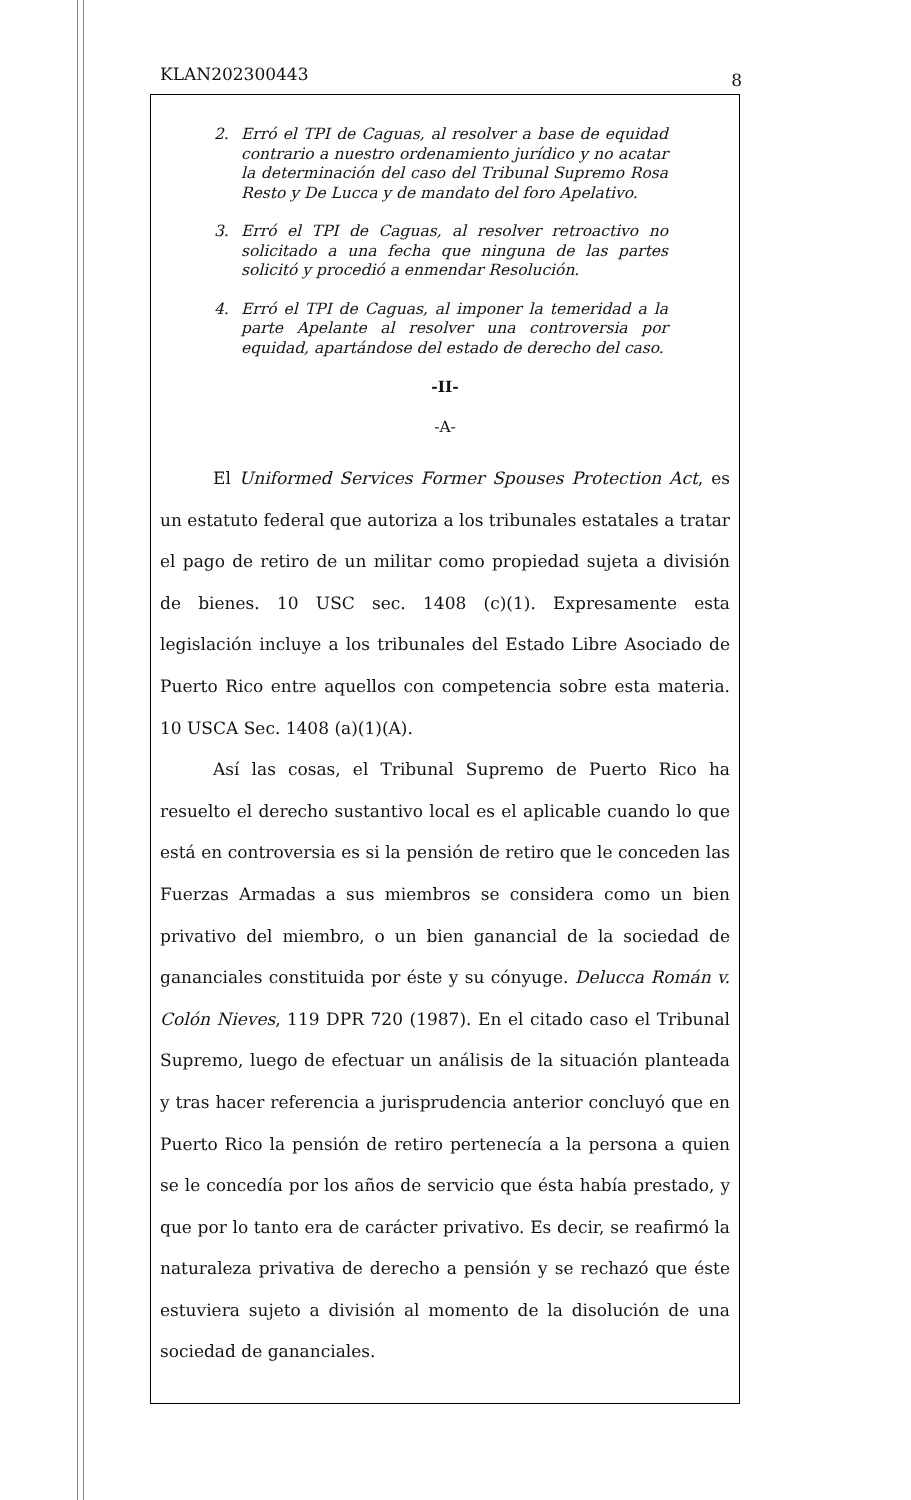KLAN202300443 8
2. Erró el TPI de Caguas, al resolver a base de equidad contrario a nuestro ordenamiento jurídico y no acatar la determinación del caso del Tribunal Supremo Rosa Resto y De Lucca y de mandato del foro Apelativo.
3. Erró el TPI de Caguas, al resolver retroactivo no solicitado a una fecha que ninguna de las partes solicitó y procedió a enmendar Resolución.
4. Erró el TPI de Caguas, al imponer la temeridad a la parte Apelante al resolver una controversia por equidad, apartándose del estado de derecho del caso.
-II-
-A-
El Uniformed Services Former Spouses Protection Act, es un estatuto federal que autoriza a los tribunales estatales a tratar el pago de retiro de un militar como propiedad sujeta a división de bienes. 10 USC sec. 1408 (c)(1). Expresamente esta legislación incluye a los tribunales del Estado Libre Asociado de Puerto Rico entre aquellos con competencia sobre esta materia. 10 USCA Sec. 1408 (a)(1)(A).
Así las cosas, el Tribunal Supremo de Puerto Rico ha resuelto el derecho sustantivo local es el aplicable cuando lo que está en controversia es si la pensión de retiro que le conceden las Fuerzas Armadas a sus miembros se considera como un bien privativo del miembro, o un bien ganancial de la sociedad de gananciales constituida por éste y su cónyuge. Delucca Román v. Colón Nieves, 119 DPR 720 (1987). En el citado caso el Tribunal Supremo, luego de efectuar un análisis de la situación planteada y tras hacer referencia a jurisprudencia anterior concluyó que en Puerto Rico la pensión de retiro pertenecía a la persona a quien se le concedía por los años de servicio que ésta había prestado, y que por lo tanto era de carácter privativo. Es decir, se reafirmó la naturaleza privativa de derecho a pensión y se rechazó que éste estuviera sujeto a división al momento de la disolución de una sociedad de gananciales.